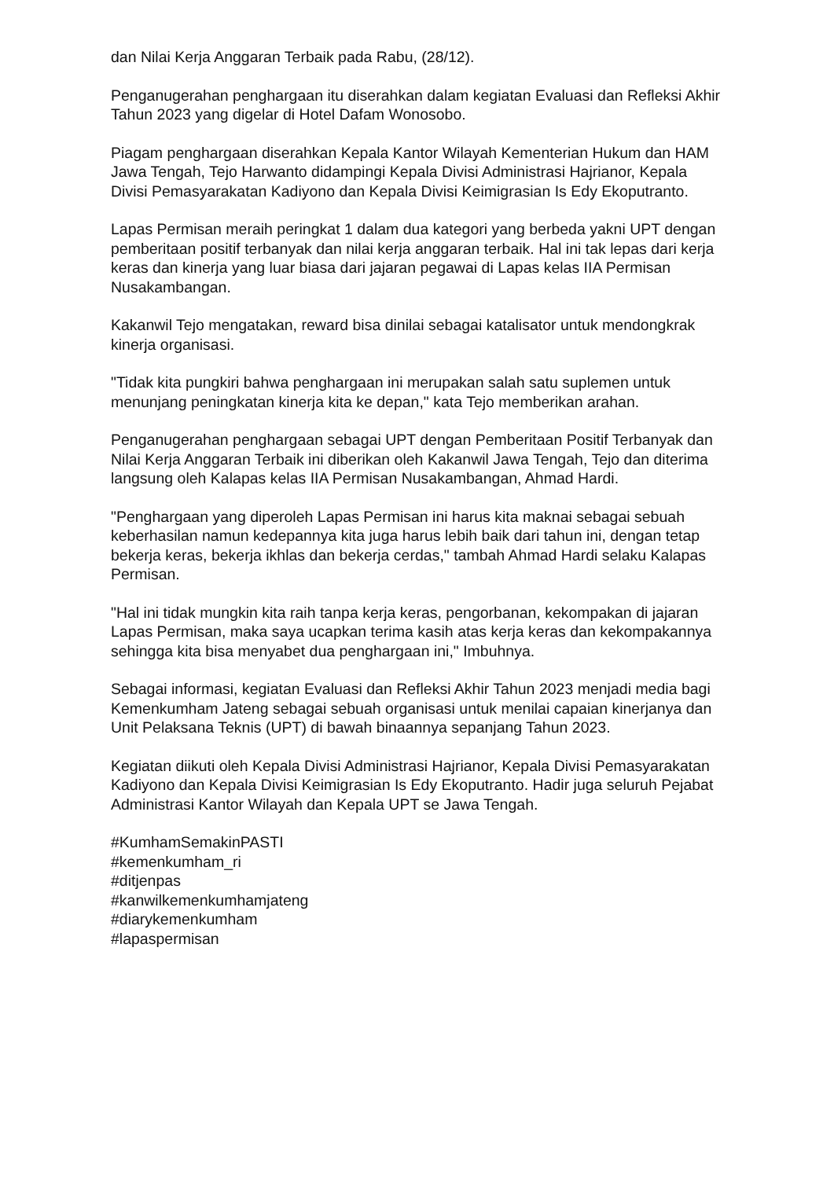dan Nilai Kerja Anggaran Terbaik pada Rabu, (28/12).
Penganugerahan penghargaan itu diserahkan dalam kegiatan Evaluasi dan Refleksi Akhir Tahun 2023 yang digelar di Hotel Dafam Wonosobo.
Piagam penghargaan diserahkan Kepala Kantor Wilayah Kementerian Hukum dan HAM Jawa Tengah, Tejo Harwanto didampingi Kepala Divisi Administrasi Hajrianor, Kepala Divisi Pemasyarakatan Kadiyono dan Kepala Divisi Keimigrasian Is Edy Ekoputranto.
Lapas Permisan meraih peringkat 1 dalam dua kategori yang berbeda yakni UPT dengan pemberitaan positif terbanyak dan nilai kerja anggaran terbaik. Hal ini tak lepas dari kerja keras dan kinerja yang luar biasa dari jajaran pegawai di Lapas kelas IIA Permisan Nusakambangan.
Kakanwil Tejo mengatakan, reward bisa dinilai sebagai katalisator untuk mendongkrak kinerja organisasi.
"Tidak kita pungkiri bahwa penghargaan ini merupakan salah satu suplemen untuk menunjang peningkatan kinerja kita ke depan," kata Tejo memberikan arahan.
Penganugerahan penghargaan sebagai UPT dengan Pemberitaan Positif Terbanyak dan Nilai Kerja Anggaran Terbaik ini diberikan oleh Kakanwil Jawa Tengah, Tejo dan diterima langsung oleh Kalapas kelas IIA Permisan Nusakambangan, Ahmad Hardi.
"Penghargaan yang diperoleh Lapas Permisan ini harus kita maknai sebagai sebuah keberhasilan namun kedepannya kita juga harus lebih baik dari tahun ini, dengan tetap bekerja keras, bekerja ikhlas dan bekerja cerdas," tambah Ahmad Hardi selaku Kalapas Permisan.
"Hal ini tidak mungkin kita raih tanpa kerja keras, pengorbanan, kekompakan di jajaran Lapas Permisan, maka saya ucapkan terima kasih atas kerja keras dan kekompakannya sehingga kita bisa menyabet dua penghargaan ini," Imbuhnya.
Sebagai informasi, kegiatan Evaluasi dan Refleksi Akhir Tahun 2023 menjadi media bagi Kemenkumham Jateng sebagai sebuah organisasi untuk menilai capaian kinerjanya dan Unit Pelaksana Teknis (UPT) di bawah binaannya sepanjang Tahun 2023.
Kegiatan diikuti oleh Kepala Divisi Administrasi Hajrianor, Kepala Divisi Pemasyarakatan Kadiyono dan Kepala Divisi Keimigrasian Is Edy Ekoputranto. Hadir juga seluruh Pejabat Administrasi Kantor Wilayah dan Kepala UPT se Jawa Tengah.
#KumhamSemakinPASTI
#kemenkumham_ri
#ditjenpas
#kanwilkemenkumhamjateng
#diarykemenkumham
#lapaspermisan